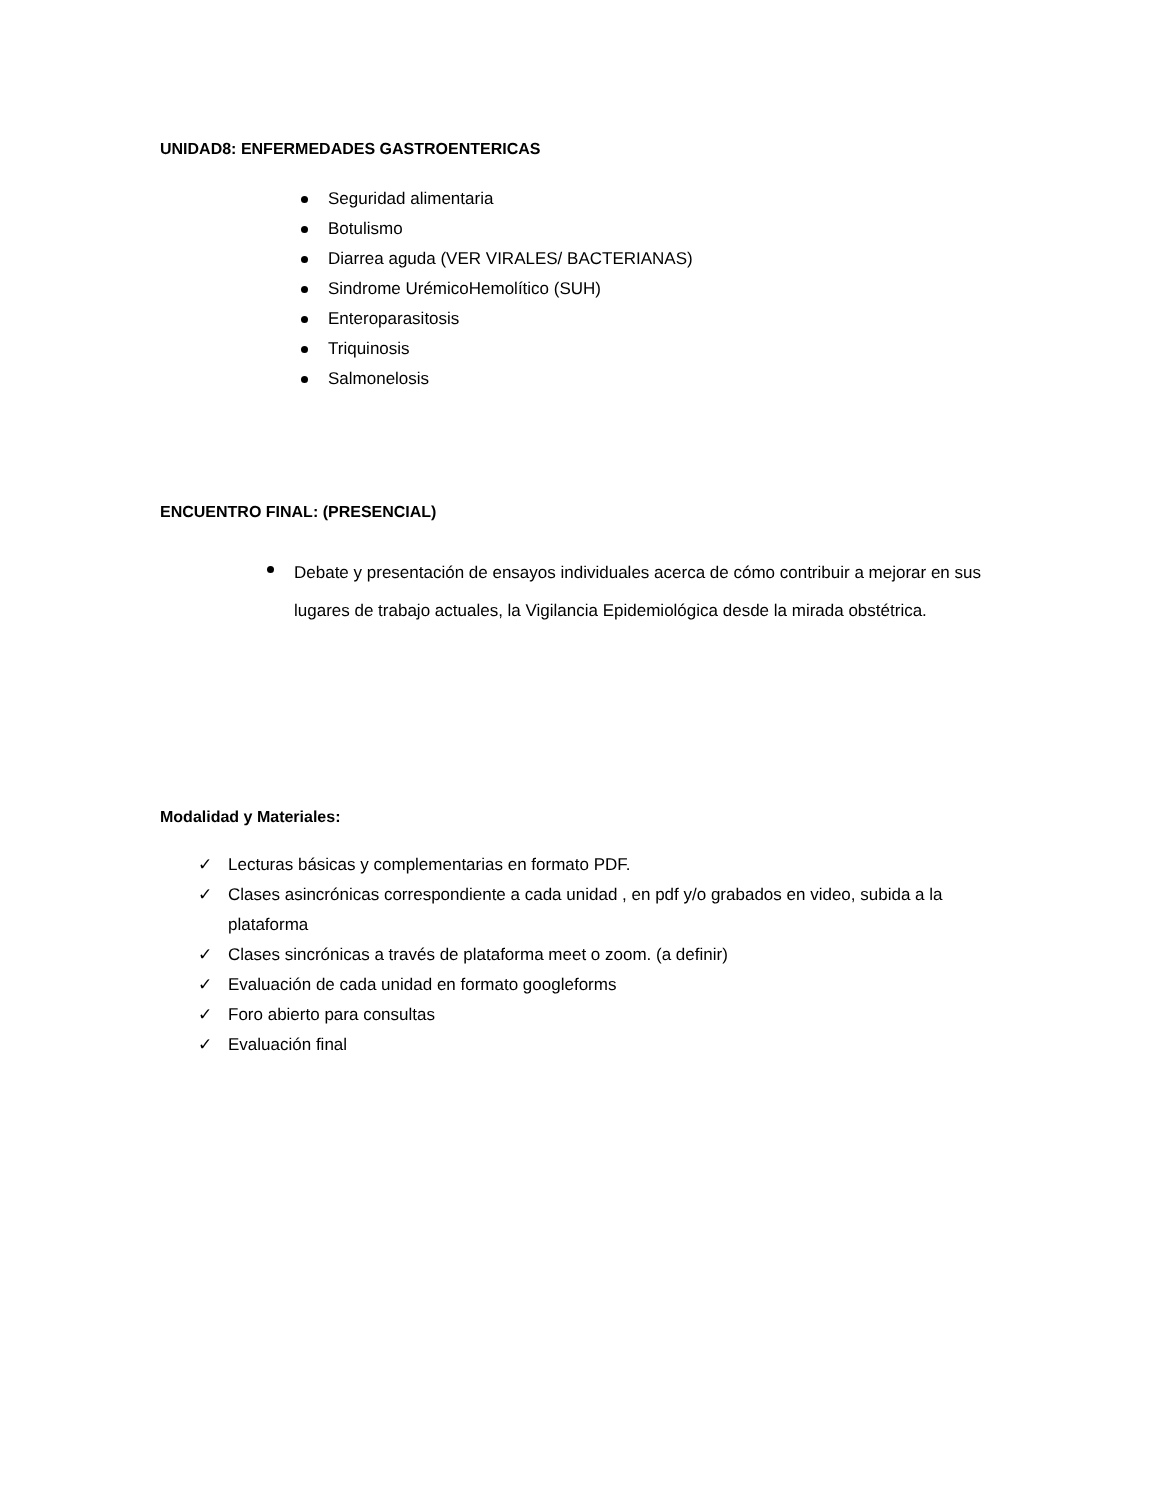UNIDAD8: ENFERMEDADES GASTROENTERICAS
Seguridad alimentaria
Botulismo
Diarrea aguda (VER VIRALES/ BACTERIANAS)
Sindrome UrémicoHemolítico (SUH)
Enteroparasitosis
Triquinosis
Salmonelosis
ENCUENTRO FINAL: (PRESENCIAL)
Debate y presentación de ensayos individuales acerca de cómo contribuir a mejorar en sus lugares de trabajo actuales, la Vigilancia Epidemiológica desde la mirada obstétrica.
Modalidad y Materiales:
✓ Lecturas básicas y complementarias en formato PDF.
✓ Clases asincrónicas correspondiente a cada unidad , en pdf y/o grabados en video, subida a la plataforma
✓ Clases sincrónicas a través de plataforma meet o zoom. (a definir)
✓ Evaluación de cada unidad en formato googleforms
✓ Foro abierto para consultas
✓ Evaluación final